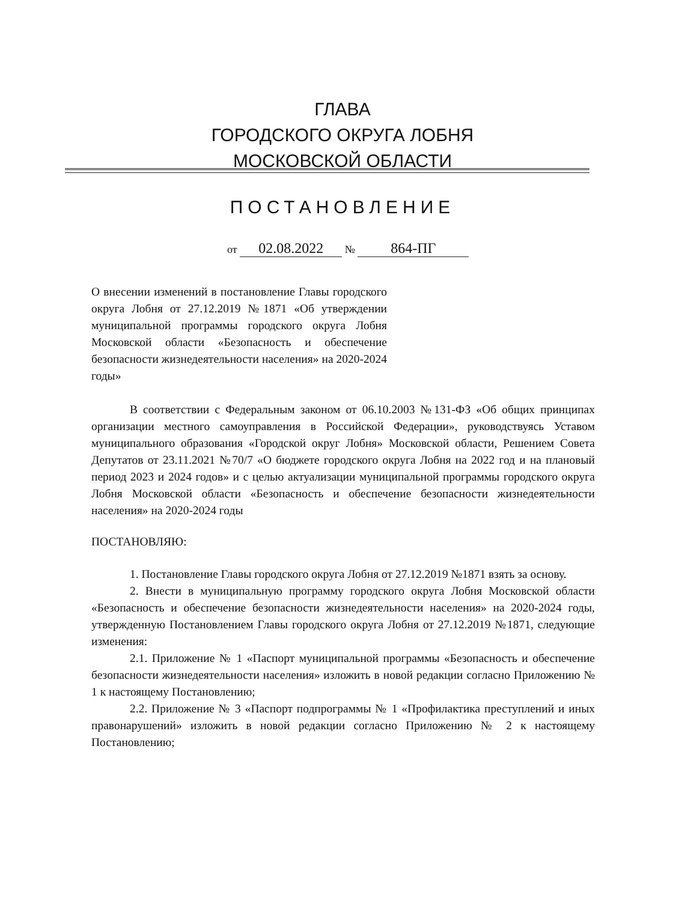ГЛАВА
ГОРОДСКОГО ОКРУГА ЛОБНЯ
МОСКОВСКОЙ ОБЛАСТИ
ПОСТАНОВЛЕНИЕ
от 02.08.2022 № 864-ПГ
О внесении изменений в постановление Главы городского округа Лобня от 27.12.2019 №1871 «Об утверждении муниципальной программы городского округа Лобня Московской области «Безопасность и обеспечение безопасности жизнедеятельности населения» на 2020-2024 годы»
В соответствии с Федеральным законом от 06.10.2003 №131-ФЗ «Об общих принципах организации местного самоуправления в Российской Федерации», руководствуясь Уставом муниципального образования «Городской округ Лобня» Московской области, Решением Совета Депутатов от 23.11.2021 №70/7 «О бюджете городского округа Лобня на 2022 год и на плановый период 2023 и 2024 годов» и с целью актуализации муниципальной программы городского округа Лобня Московской области «Безопасность и обеспечение безопасности жизнедеятельности населения» на 2020-2024 годы
ПОСТАНОВЛЯЮ:
1. Постановление Главы городского округа Лобня от 27.12.2019 №1871 взять за основу.
2. Внести в муниципальную программу городского округа Лобня Московской области «Безопасность и обеспечение безопасности жизнедеятельности населения» на 2020-2024 годы, утвержденную Постановлением Главы городского округа Лобня от 27.12.2019 №1871, следующие изменения:
2.1. Приложение № 1 «Паспорт муниципальной программы «Безопасность и обеспечение безопасности жизнедеятельности населения» изложить в новой редакции согласно Приложению № 1 к настоящему Постановлению;
2.2. Приложение № 3 «Паспорт подпрограммы № 1 «Профилактика преступлений и иных правонарушений» изложить в новой редакции согласно Приложению № 2 к настоящему Постановлению;